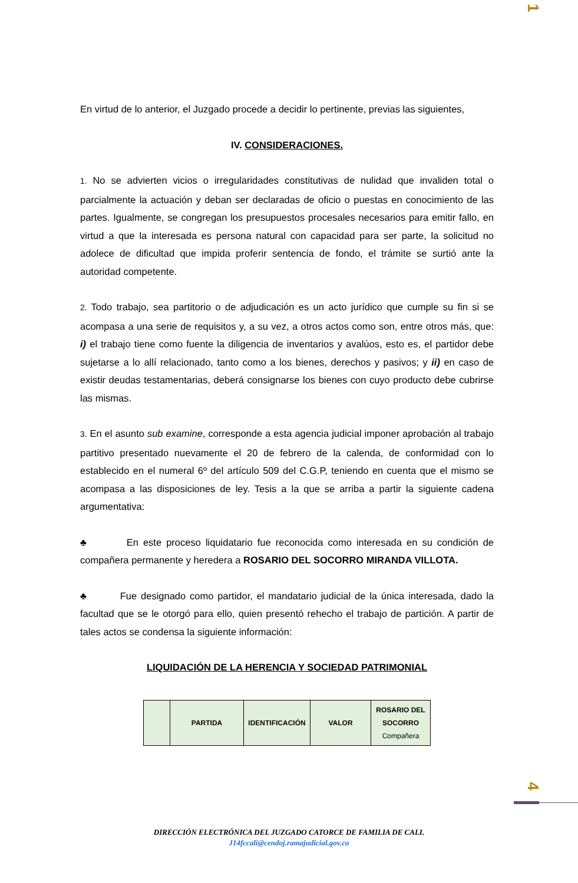1
En virtud de lo anterior, el Juzgado procede a decidir lo pertinente, previas las siguientes,
IV. CONSIDERACIONES.
1. No se advierten vicios o irregularidades constitutivas de nulidad que invaliden total o parcialmente la actuación y deban ser declaradas de oficio o puestas en conocimiento de las partes. Igualmente, se congregan los presupuestos procesales necesarios para emitir fallo, en virtud a que la interesada es persona natural con capacidad para ser parte, la solicitud no adolece de dificultad que impida proferir sentencia de fondo, el trámite se surtió ante la autoridad competente.
2. Todo trabajo, sea partitorio o de adjudicación es un acto jurídico que cumple su fin si se acompasa a una serie de requisitos y, a su vez, a otros actos como son, entre otros más, que: i) el trabajo tiene como fuente la diligencia de inventarios y avalúos, esto es, el partidor debe sujetarse a lo allí relacionado, tanto como a los bienes, derechos y pasivos; y ii) en caso de existir deudas testamentarias, deberá consignarse los bienes con cuyo producto debe cubrirse las mismas.
3. En el asunto sub examine, corresponde a esta agencia judicial imponer aprobación al trabajo partitivo presentado nuevamente el 20 de febrero de la calenda, de conformidad con lo establecido en el numeral 6º del artículo 509 del C.G.P, teniendo en cuenta que el mismo se acompasa a las disposiciones de ley. Tesis a la que se arriba a partir la siguiente cadena argumentativa:
♣ En este proceso liquidatario fue reconocida como interesada en su condición de compañera permanente y heredera a ROSARIO DEL SOCORRO MIRANDA VILLOTA.
♣ Fue designado como partidor, el mandatario judicial de la única interesada, dado la facultad que se le otorgó para ello, quien presentó rehecho el trabajo de partición. A partir de tales actos se condensa la siguiente información:
LIQUIDACIÓN DE LA HERENCIA Y SOCIEDAD PATRIMONIAL
| | PARTIDA | IDENTIFICACIÓN | VALOR | ROSARIO DEL SOCORRO Compañera |
| --- | --- | --- | --- | --- |
4
DIRECCIÓN ELECTRÓNICA DEL JUZGADO CATORCE DE FAMILIA DE CALI.
J14fccali@cendoj.ramajudicial.gov.co